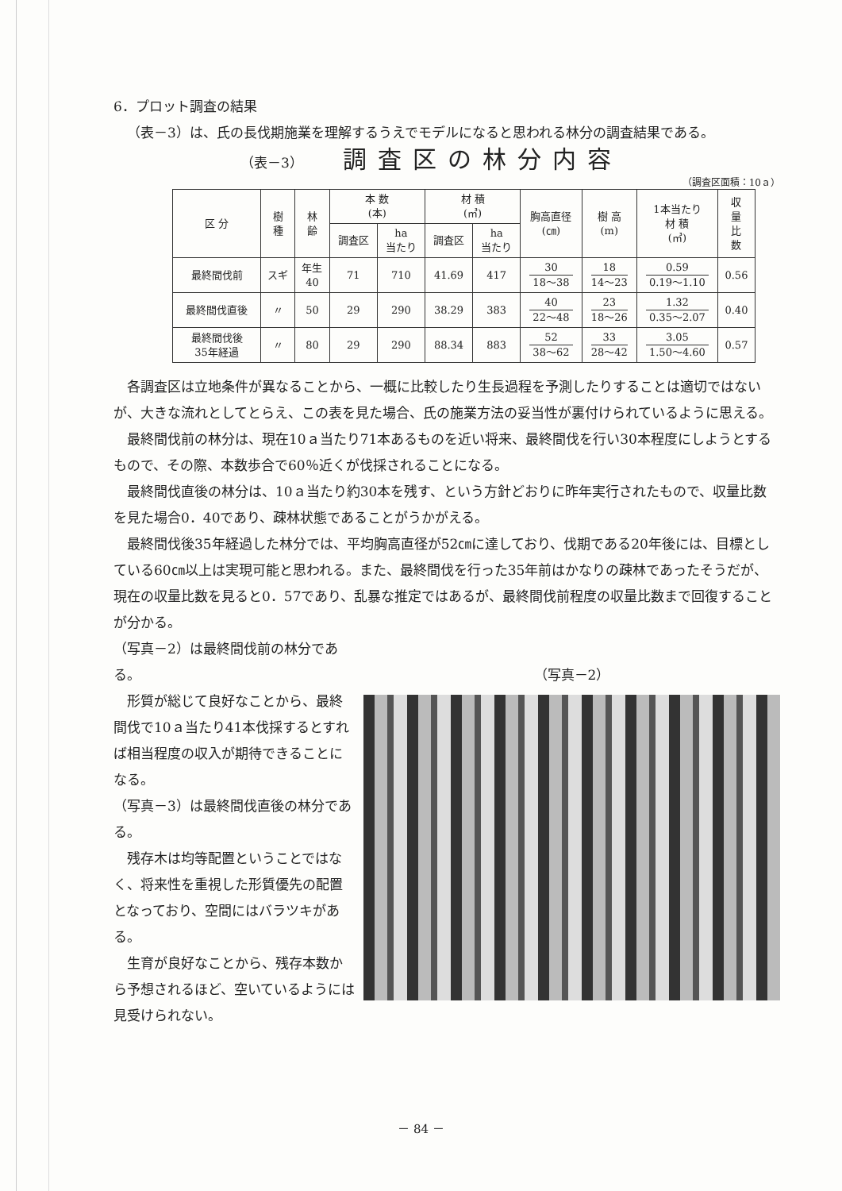6．プロット調査の結果
（表－3）は、氏の長伐期施業を理解するうえでモデルになると思われる林分の調査結果である。
（表－3） 調査区の林分内容
（調査区面積：10ａ）
| 区 分 | 樹 種 | 林 齢 | 本 数 (本) | | 材 積 (㎥) | | 胸高直径 (㎝) | 樹 高 (m) | 1本当たり 材 積 (㎥) | 収 量 比 数 |
| --- | --- | --- | --- | --- | --- | --- | --- | --- | --- | --- |
| | | | 調査区 | ha 当たり | 調査区 | ha 当たり | | | | |
| 最終間伐前 | スギ | 年生 40 | 71 | 710 | 41.69 | 417 | 30 18～38 | 18 14～23 | 0.59 0.19～1.10 | 0.56 |
| 最終間伐直後 | 〃 | 50 | 29 | 290 | 38.29 | 383 | 40 22～48 | 23 18～26 | 1.32 0.35～2.07 | 0.40 |
| 最終間伐後 35年経過 | 〃 | 80 | 29 | 290 | 88.34 | 883 | 52 38～62 | 33 28～42 | 3.05 1.50～4.60 | 0.57 |
各調査区は立地条件が異なることから、一概に比較したり生長過程を予測したりすることは適切ではないが、大きな流れとしてとらえ、この表を見た場合、氏の施業方法の妥当性が裏付けられているように思える。
最終間伐前の林分は、現在10ａ当たり71本あるものを近い将来、最終間伐を行い30本程度にしようとするもので、その際、本数歩合で60％近くが伐採されることになる。
最終間伐直後の林分は、10ａ当たり約30本を残す、という方針どおりに昨年実行されたもので、収量比数を見た場合0．40であり、疎林状態であることがうかがえる。
最終間伐後35年経過した林分では、平均胸高直径が52㎝に達しており、伐期である20年後には、目標としている60㎝以上は実現可能と思われる。また、最終間伐を行った35年前はかなりの疎林であったそうだが、現在の収量比数を見ると0．57であり、乱暴な推定ではあるが、最終間伐前程度の収量比数まで回復することが分かる。
（写真－2）は最終間伐前の林分である。
形質が総じて良好なことから、最終間伐で10ａ当たり41本伐採するとすれば相当程度の収入が期待できることになる。
（写真－3）は最終間伐直後の林分である。
残存木は均等配置ということではなく、将来性を重視した形質優先の配置となっており、空間にはバラツキがある。
生育が良好なことから、残存本数から予想されるほど、空いているようには見受けられない。
（写真－2）
－ 84 －